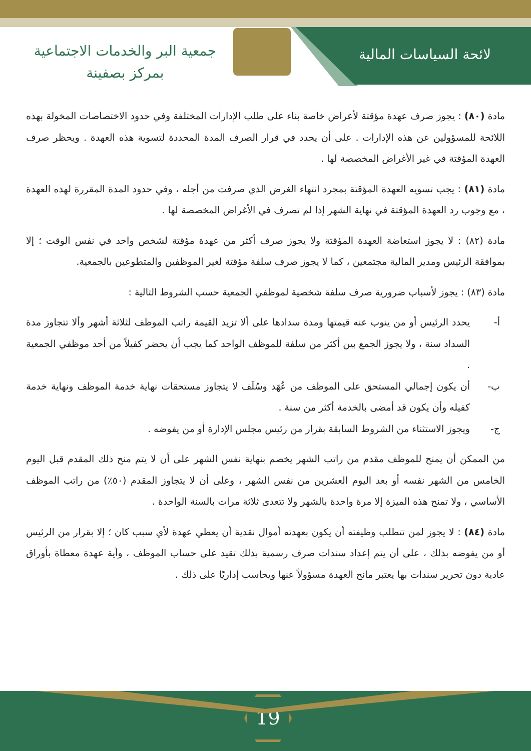لائحة السياسات المالية
جمعية البر والخدمات الاجتماعية
بمركز بصفينة
مادة (٨٠) : يجوز صرف عهدة مؤقتة لأعراض خاصة بناء على طلب الإدارات المختلفة وفي حدود الاختصاصات المخولة بهذه اللائحة للمسؤولين عن هذه الإدارات . على أن يحدد في قرار الصرف المدة المحددة لتسوية هذه العهدة . ويحظر صرف العهدة المؤقتة في غير الأغراض المخصصة لها .
مادة (٨١) : يجب تسويه العهدة المؤقتة بمجرد انتهاء الغرض الذي صرفت من أجله ، وفي حدود المدة المقررة لهذه العهدة ، مع وجوب رد العهدة المؤقتة في نهاية الشهر إذا لم تصرف في الأغراض المخصصة لها .
مادة (٨٢) : لا يجوز استعاضة العهدة المؤقتة ولا يجوز صرف أكثر من عهدة مؤقتة لشخص واحد في نفس الوقت ؛ إلا بموافقة الرئيس ومدير المالية مجتمعين ، كما لا يجوز صرف سلفة مؤقتة لغير الموظفين والمتطوعين بالجمعية.
مادة (٨٣) : يجوز لأسباب ضرورية صرف سلفة شخصية لموظفي الجمعية حسب الشروط التالية :
أ- يحدد الرئيس أو من ينوب عنه قيمتها ومدة سدادها على ألا تزيد القيمة راتب الموظف لثلاثة أشهر وألا تتجاوز مدة السداد سنة ، ولا يجوز الجمع بين أكثر من سلفة للموظف الواحد كما يجب أن يحضر كفيلاً من أحد موظفي الجمعية .
ب- أن يكون إجمالي المستحق على الموظف من عُهَد وسُلَف لا يتجاوز مستحقات نهاية خدمة الموظف ونهاية خدمة كفيله وأن يكون قد أمضى بالخدمة أكثر من سنة .
ج- ويجوز الاستثناء من الشروط السابقة بقرار من رئيس مجلس الإدارة أو من يفوضه .
من الممكن أن يمنح للموظف مقدم من راتب الشهر يخصم بنهاية نفس الشهر على أن لا يتم منح ذلك المقدم قبل اليوم الخامس من الشهر نفسه أو بعد اليوم العشرين من نفس الشهر ، وعلى أن لا يتجاوز المقدم (٥٠٪) من راتب الموظف الأساسي ، ولا تمنح هذه الميزة إلا مرة واحدة بالشهر ولا تتعدى ثلاثة مرات بالسنة الواحدة .
مادة (٨٤) : لا يجوز لمن تتطلب وظيفته أن يكون بعهدته أموال نقدية أن يعطي عهدة لأي سبب كان ؛ إلا بقرار من الرئيس أو من يفوضه بذلك ، على أن يتم إعداد سندات صرف رسمية بذلك تقيد على حساب الموظف ، وأية عهدة معطاة بأوراق عادية دون تحرير سندات بها يعتبر مانح العهدة مسؤولاً عنها ويحاسب إداريًا على ذلك .
19